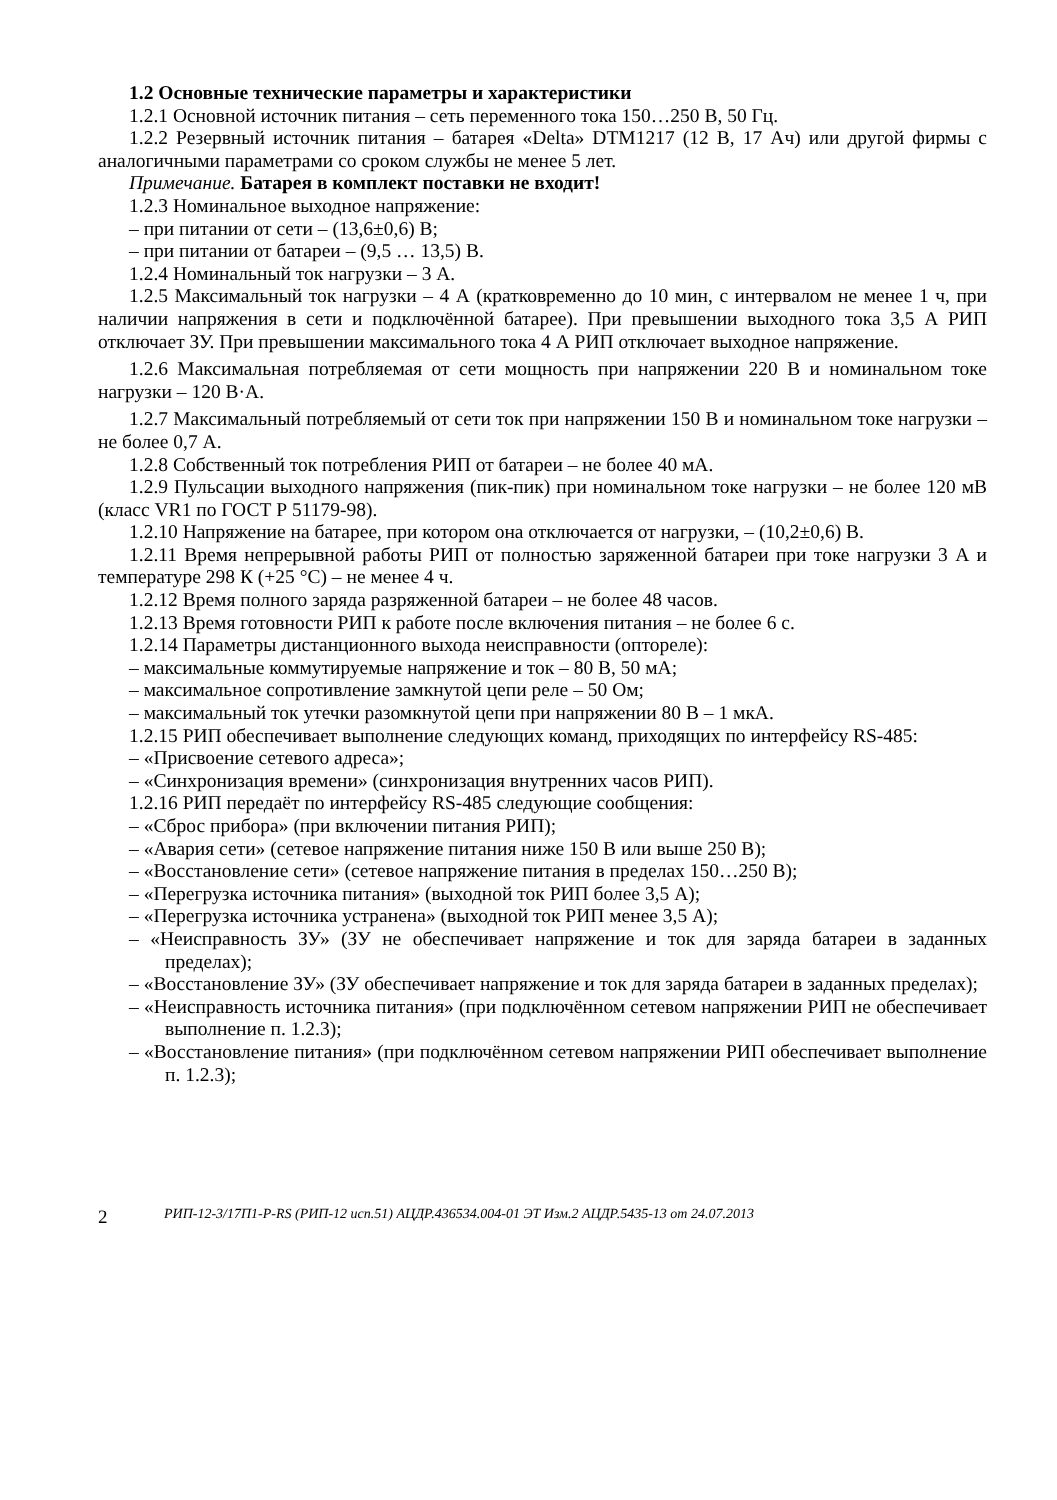1.2 Основные технические параметры и характеристики
1.2.1 Основной источник питания – сеть переменного тока 150…250 В, 50 Гц.
1.2.2 Резервный источник питания – батарея «Delta» DTM1217 (12 В, 17 Ач) или другой фирмы с аналогичными параметрами со сроком службы не менее 5 лет.
Примечание. Батарея в комплект поставки не входит!
1.2.3 Номинальное выходное напряжение:
– при питании от сети – (13,6±0,6) В;
– при питании от батареи – (9,5 … 13,5) В.
1.2.4 Номинальный ток нагрузки – 3 А.
1.2.5 Максимальный ток нагрузки – 4 А (кратковременно до 10 мин, с интервалом не менее 1 ч, при наличии напряжения в сети и подключённой батарее). При превышении выходного тока 3,5 А РИП отключает ЗУ. При превышении максимального тока 4 А РИП отключает выходное напряжение.
1.2.6 Максимальная потребляемая от сети мощность при напряжении 220 В и номинальном токе нагрузки – 120 В·А.
1.2.7 Максимальный потребляемый от сети ток при напряжении 150 В и номинальном токе нагрузки – не более 0,7 А.
1.2.8 Собственный ток потребления РИП от батареи – не более 40 мА.
1.2.9 Пульсации выходного напряжения (пик-пик) при номинальном токе нагрузки – не более 120 мВ (класс VR1 по ГОСТ Р 51179-98).
1.2.10 Напряжение на батарее, при котором она отключается от нагрузки, – (10,2±0,6) В.
1.2.11 Время непрерывной работы РИП от полностью заряженной батареи при токе нагрузки 3 А и температуре 298 К (+25 °С) – не менее 4 ч.
1.2.12 Время полного заряда разряженной батареи – не более 48 часов.
1.2.13 Время готовности РИП к работе после включения питания – не более 6 с.
1.2.14 Параметры дистанционного выхода неисправности (оптореле):
– максимальные коммутируемые напряжение и ток – 80 В, 50 мА;
– максимальное сопротивление замкнутой цепи реле – 50 Ом;
– максимальный ток утечки разомкнутой цепи при напряжении 80 В – 1 мкА.
1.2.15 РИП обеспечивает выполнение следующих команд, приходящих по интерфейсу RS-485:
– «Присвоение сетевого адреса»;
– «Синхронизация времени» (синхронизация внутренних часов РИП).
1.2.16 РИП передаёт по интерфейсу RS-485 следующие сообщения:
– «Сброс прибора» (при включении питания РИП);
– «Авария сети» (сетевое напряжение питания ниже 150 В или выше 250 В);
– «Восстановление сети» (сетевое напряжение питания в пределах 150…250 В);
– «Перегрузка источника питания» (выходной ток РИП более 3,5 А);
– «Перегрузка источника устранена» (выходной ток РИП менее 3,5 А);
– «Неисправность ЗУ» (ЗУ не обеспечивает напряжение и ток для заряда батареи в заданных пределах);
– «Восстановление ЗУ» (ЗУ обеспечивает напряжение и ток для заряда батареи в заданных пределах);
– «Неисправность источника питания» (при подключённом сетевом напряжении РИП не обеспечивает выполнение п. 1.2.3);
– «Восстановление питания» (при подключённом сетевом напряжении РИП обеспечивает выполнение п. 1.2.3);
2 РИП-12-3/17П1-Р-RS (РИП-12 исп.51) АЦДР.436534.004-01 ЭТ Изм.2 АЦДР.5435-13 от 24.07.2013